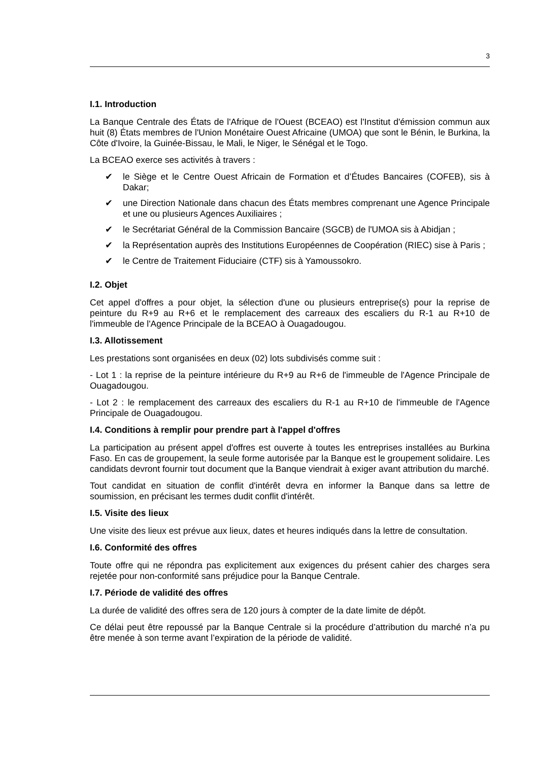3
I.1. Introduction
La Banque Centrale des États de l'Afrique de l'Ouest (BCEAO) est l'Institut d'émission commun aux huit (8) États membres de l'Union Monétaire Ouest Africaine (UMOA) que sont le Bénin, le Burkina, la Côte d'Ivoire, la Guinée-Bissau, le Mali, le Niger, le Sénégal et le Togo.
La BCEAO exerce ses activités à travers :
✔ le Siège et le Centre Ouest Africain de Formation et d’Études Bancaires (COFEB), sis à Dakar;
✔ une Direction Nationale dans chacun des États membres comprenant une Agence Principale et une ou plusieurs Agences Auxiliaires ;
✔ le Secrétariat Général de la Commission Bancaire (SGCB) de l'UMOA sis à Abidjan ;
✔ la Représentation auprès des Institutions Européennes de Coopération (RIEC) sise à Paris ;
✔ le Centre de Traitement Fiduciaire (CTF) sis à Yamoussokro.
I.2. Objet
Cet appel d'offres a pour objet, la sélection d'une ou plusieurs entreprise(s) pour la reprise de peinture du R+9 au R+6 et le remplacement des carreaux des escaliers du R-1 au R+10 de l'immeuble de l'Agence Principale de la BCEAO à Ouagadougou.
I.3. Allotissement
Les prestations sont organisées en deux (02) lots subdivisés comme suit :
- Lot 1 : la reprise de la peinture intérieure du R+9 au R+6 de l'immeuble de l'Agence Principale de Ouagadougou.
- Lot 2 : le remplacement des carreaux des escaliers du R-1 au R+10 de l'immeuble de l'Agence Principale de Ouagadougou.
I.4. Conditions à remplir pour prendre part à l'appel d'offres
La participation au présent appel d'offres est ouverte à toutes les entreprises installées au Burkina Faso. En cas de groupement, la seule forme autorisée par la Banque est le groupement solidaire. Les candidats devront fournir tout document que la Banque viendrait à exiger avant attribution du marché.
Tout candidat en situation de conflit d'intérêt devra en informer la Banque dans sa lettre de soumission, en précisant les termes dudit conflit d'intérêt.
I.5. Visite des lieux
Une visite des lieux est prévue aux lieux, dates et heures indiqués dans la lettre de consultation.
I.6. Conformité des offres
Toute offre qui ne répondra pas explicitement aux exigences du présent cahier des charges sera rejetée pour non-conformité sans préjudice pour la Banque Centrale.
I.7. Période de validité des offres
La durée de validité des offres sera de 120 jours à compter de la date limite de dépôt.
Ce délai peut être repoussé par la Banque Centrale si la procédure d’attribution du marché n’a pu être menée à son terme avant l’expiration de la période de validité.